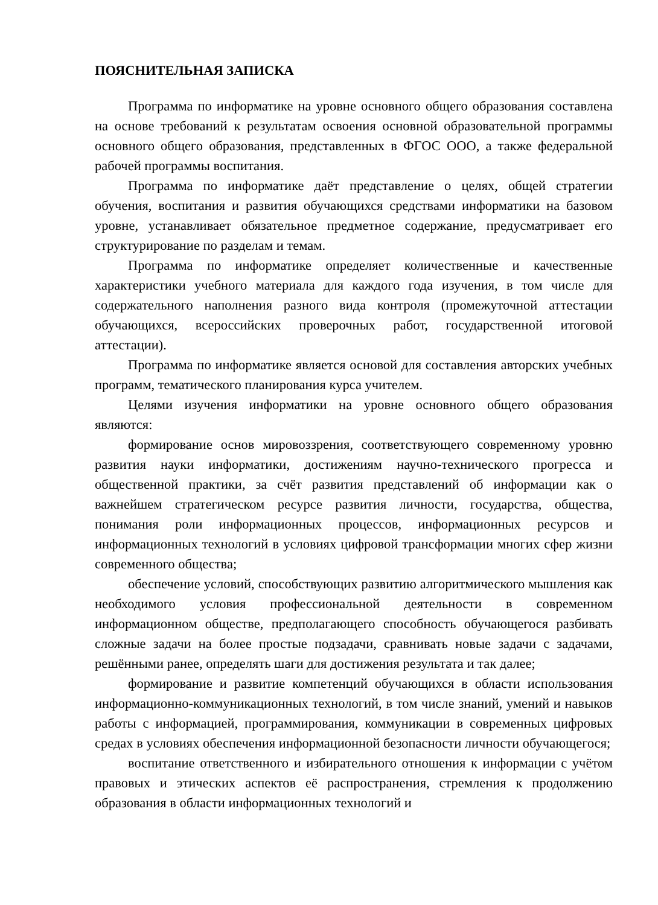ПОЯСНИТЕЛЬНАЯ ЗАПИСКА
Программа по информатике на уровне основного общего образования составлена на основе требований к результатам освоения основной образовательной программы основного общего образования, представленных в ФГОС ООО, а также федеральной рабочей программы воспитания.
Программа по информатике даёт представление о целях, общей стратегии обучения, воспитания и развития обучающихся средствами информатики на базовом уровне, устанавливает обязательное предметное содержание, предусматривает его структурирование по разделам и темам.
Программа по информатике определяет количественные и качественные характеристики учебного материала для каждого года изучения, в том числе для содержательного наполнения разного вида контроля (промежуточной аттестации обучающихся, всероссийских проверочных работ, государственной итоговой аттестации).
Программа по информатике является основой для составления авторских учебных программ, тематического планирования курса учителем.
Целями изучения информатики на уровне основного общего образования являются:
формирование основ мировоззрения, соответствующего современному уровню развития науки информатики, достижениям научно-технического прогресса и общественной практики, за счёт развития представлений об информации как о важнейшем стратегическом ресурсе развития личности, государства, общества, понимания роли информационных процессов, информационных ресурсов и информационных технологий в условиях цифровой трансформации многих сфер жизни современного общества;
обеспечение условий, способствующих развитию алгоритмического мышления как необходимого условия профессиональной деятельности в современном информационном обществе, предполагающего способность обучающегося разбивать сложные задачи на более простые подзадачи, сравнивать новые задачи с задачами, решёнными ранее, определять шаги для достижения результата и так далее;
формирование и развитие компетенций обучающихся в области использования информационно-коммуникационных технологий, в том числе знаний, умений и навыков работы с информацией, программирования, коммуникации в современных цифровых средах в условиях обеспечения информационной безопасности личности обучающегося;
воспитание ответственного и избирательного отношения к информации с учётом правовых и этических аспектов её распространения, стремления к продолжению образования в области информационных технологий и